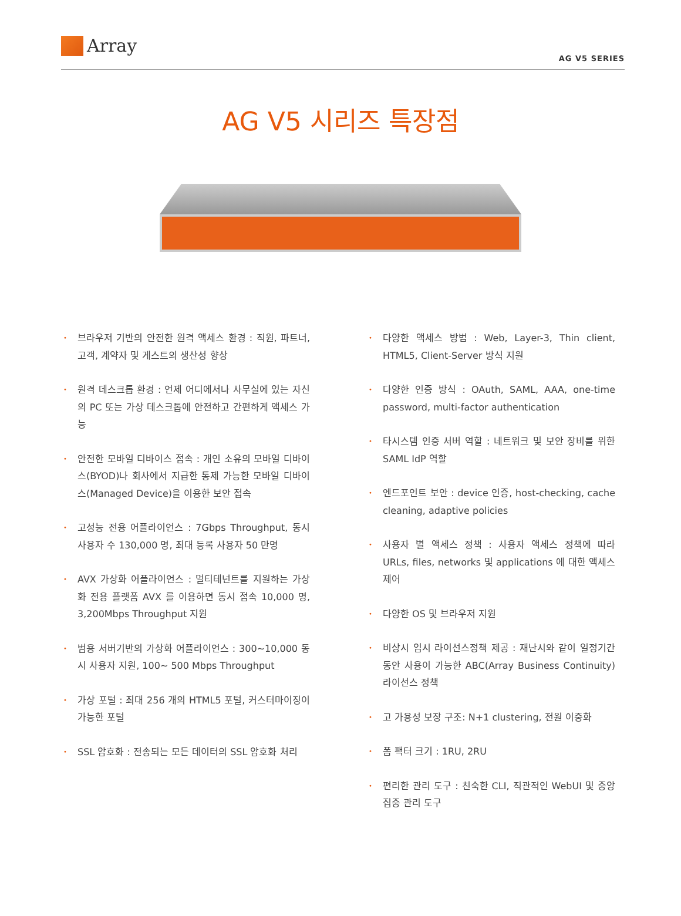Array
AG V5 SERIES
AG V5 시리즈 특장점
• 브라우저 기반의 안전한 원격 액세스 환경 : 직원, 파트너, 고객, 계약자 및 게스트의 생산성 향상
• 원격 데스크톱 환경 : 언제 어디에서나 사무실에 있는 자신의 PC 또는 가상 데스크톱에 안전하고 간편하게 액세스 가능
• 안전한 모바일 디바이스 접속 : 개인 소유의 모바일 디바이스(BYOD)나 회사에서 지급한 통제 가능한 모바일 디바이스(Managed Device)을 이용한 보안 접속
• 고성능 전용 어플라이언스 : 7Gbps Throughput, 동시 사용자 수 130,000 명, 최대 등록 사용자 50 만명
• AVX 가상화 어플라이언스 : 멀티테넌트를 지원하는 가상화 전용 플랫폼 AVX 를 이용하면 동시 접속 10,000 명, 3,200Mbps Throughput 지원
• 범용 서버기반의 가상화 어플라이언스 : 300~10,000 동시 사용자 지원, 100~ 500 Mbps Throughput
• 가상 포털 : 최대 256 개의 HTML5 포털, 커스터마이징이 가능한 포털
• SSL 암호화 : 전송되는 모든 데이터의 SSL 암호화 처리
• 다양한 액세스 방법 : Web, Layer-3, Thin client, HTML5, Client-Server 방식 지원
• 다양한 인증 방식 : OAuth, SAML, AAA, one-time password, multi-factor authentication
• 타시스템 인증 서버 역할 : 네트워크 및 보안 장비를 위한 SAML IdP 역할
• 엔드포인트 보안 : device 인증, host-checking, cache cleaning, adaptive policies
• 사용자 별 액세스 정책 : 사용자 액세스 정책에 따라 URLs, files, networks 및 applications 에 대한 액세스 제어
• 다양한 OS 및 브라우저 지원
• 비상시 임시 라이선스정책 제공 : 재난시와 같이 일정기간 동안 사용이 가능한 ABC(Array Business Continuity) 라이선스 정책
• 고 가용성 보장 구조: N+1 clustering, 전원 이중화
• 폼 팩터 크기 : 1RU, 2RU
• 편리한 관리 도구 : 친숙한 CLI, 직관적인 WebUI 및 중앙 집중 관리 도구